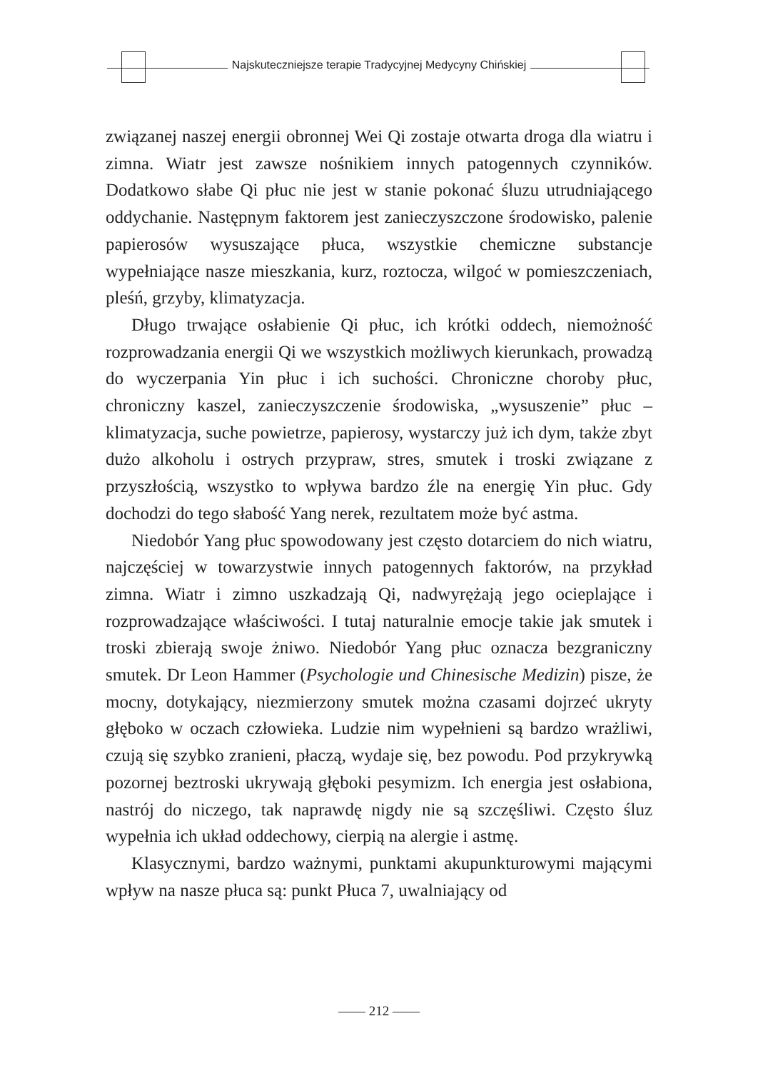Najskuteczniejsze terapie Tradycyjnej Medycyny Chińskiej
związanej naszej energii obronnej Wei Qi zostaje otwarta droga dla wiatru i zimna. Wiatr jest zawsze nośnikiem innych patogennych czynników. Dodatkowo słabe Qi płuc nie jest w stanie pokonać śluzu utrudniającego oddychanie. Następnym faktorem jest zanieczyszczone środowisko, palenie papierosów wysuszające płuca, wszystkie chemiczne substancje wypełniające nasze mieszkania, kurz, roztocza, wilgoć w pomieszczeniach, pleśń, grzyby, klimatyzacja.
Długo trwające osłabienie Qi płuc, ich krótki oddech, niemożność rozprowadzania energii Qi we wszystkich możliwych kierunkach, prowadzą do wyczerpania Yin płuc i ich suchości. Chroniczne choroby płuc, chroniczny kaszel, zanieczyszczenie środowiska, „wysuszenie” płuc – klimatyzacja, suche powietrze, papierosy, wystarczy już ich dym, także zbyt dużo alkoholu i ostrych przypraw, stres, smutek i troski związane z przyszłością, wszystko to wpływa bardzo źle na energię Yin płuc. Gdy dochodzi do tego słabość Yang nerek, rezultatem może być astma.
Niedobór Yang płuc spowodowany jest często dotarciem do nich wiatru, najczęściej w towarzystwie innych patogennych faktorów, na przykład zimna. Wiatr i zimno uszkadzają Qi, nadwyrężają jego ocieplające i rozprowadzające właściwości. I tutaj naturalnie emocje takie jak smutek i troski zbierają swoje żniwo. Niedobór Yang płuc oznacza bezgraniczny smutek. Dr Leon Hammer (Psychologie und Chinesische Medizin) pisze, że mocny, dotykający, niezmierzony smutek można czasami dojrzeć ukryty głęboko w oczach człowieka. Ludzie nim wypełnieni są bardzo wrażliwi, czują się szybko zranieni, płaczą, wydaje się, bez powodu. Pod przykrywką pozornej beztroski ukrywają głęboki pesymizm. Ich energia jest osłabiona, nastrój do niczego, tak naprawdę nigdy nie są szczęśliwi. Często śluz wypełnia ich układ oddechowy, cierpią na alergie i astmę.
Klasycznymi, bardzo ważnymi, punktami akupunkturowymi mającymi wpływ na nasze płuca są: punkt Płuca 7, uwalniający od
—— 212 ——